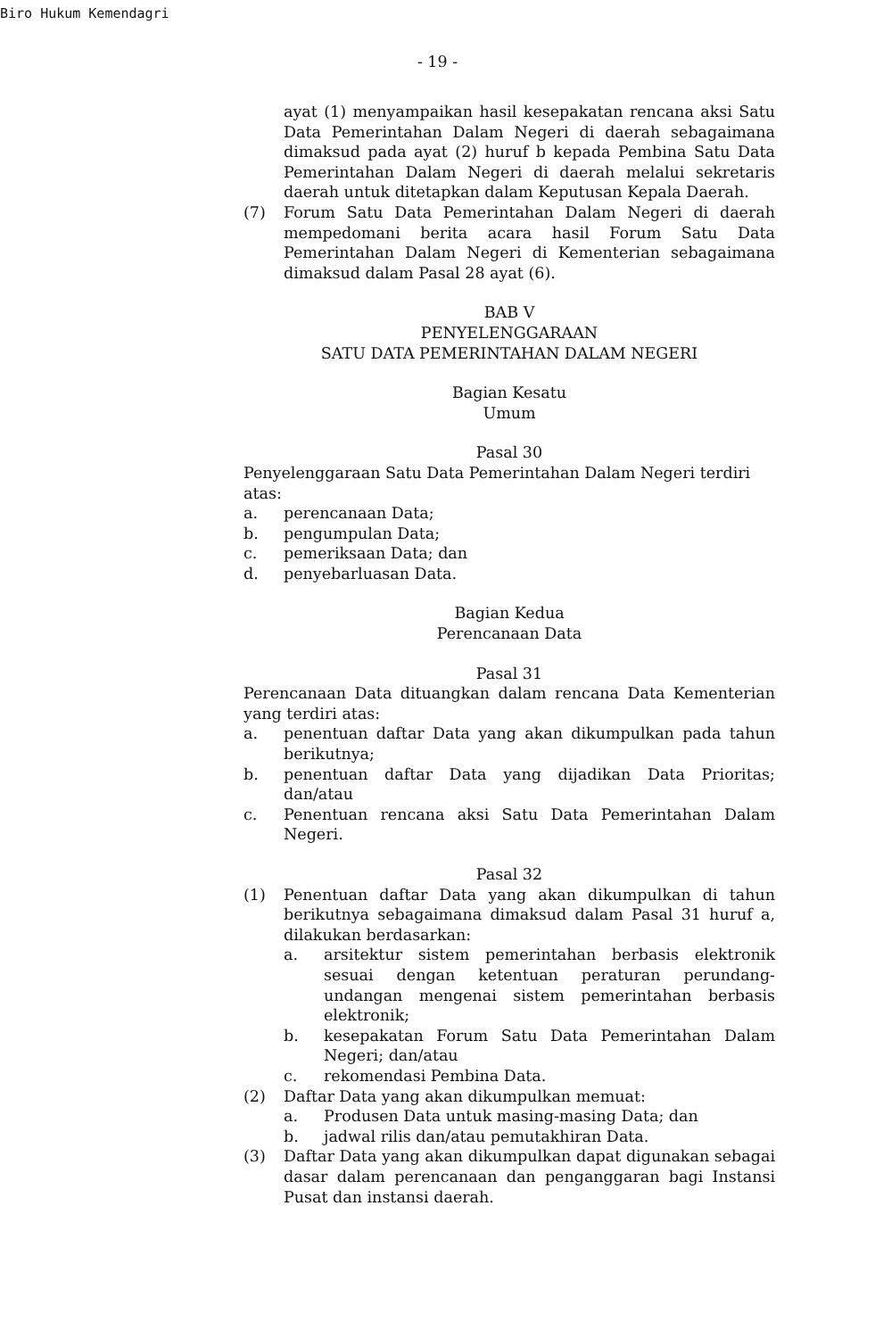Biro Hukum Kemendagri
- 19 -
ayat (1) menyampaikan hasil kesepakatan rencana aksi Satu Data Pemerintahan Dalam Negeri di daerah sebagaimana dimaksud pada ayat (2) huruf b kepada Pembina Satu Data Pemerintahan Dalam Negeri di daerah melalui sekretaris daerah untuk ditetapkan dalam Keputusan Kepala Daerah.
(7) Forum Satu Data Pemerintahan Dalam Negeri di daerah mempedomani berita acara hasil Forum Satu Data Pemerintahan Dalam Negeri di Kementerian sebagaimana dimaksud dalam Pasal 28 ayat (6).
BAB V
PENYELENGGARAAN
SATU DATA PEMERINTAHAN DALAM NEGERI
Bagian Kesatu
Umum
Pasal 30
Penyelenggaraan Satu Data Pemerintahan Dalam Negeri terdiri atas:
a. perencanaan Data;
b. pengumpulan Data;
c. pemeriksaan Data; dan
d. penyebarluasan Data.
Bagian Kedua
Perencanaan Data
Pasal 31
Perencanaan Data dituangkan dalam rencana Data Kementerian yang terdiri atas:
a. penentuan daftar Data yang akan dikumpulkan pada tahun berikutnya;
b. penentuan daftar Data yang dijadikan Data Prioritas; dan/atau
c. Penentuan rencana aksi Satu Data Pemerintahan Dalam Negeri.
Pasal 32
(1) Penentuan daftar Data yang akan dikumpulkan di tahun berikutnya sebagaimana dimaksud dalam Pasal 31 huruf a, dilakukan berdasarkan:
a. arsitektur sistem pemerintahan berbasis elektronik sesuai dengan ketentuan peraturan perundang-undangan mengenai sistem pemerintahan berbasis elektronik;
b. kesepakatan Forum Satu Data Pemerintahan Dalam Negeri; dan/atau
c. rekomendasi Pembina Data.
(2) Daftar Data yang akan dikumpulkan memuat:
a. Produsen Data untuk masing-masing Data; dan
b. jadwal rilis dan/atau pemutakhiran Data.
(3) Daftar Data yang akan dikumpulkan dapat digunakan sebagai dasar dalam perencanaan dan penganggaran bagi Instansi Pusat dan instansi daerah.